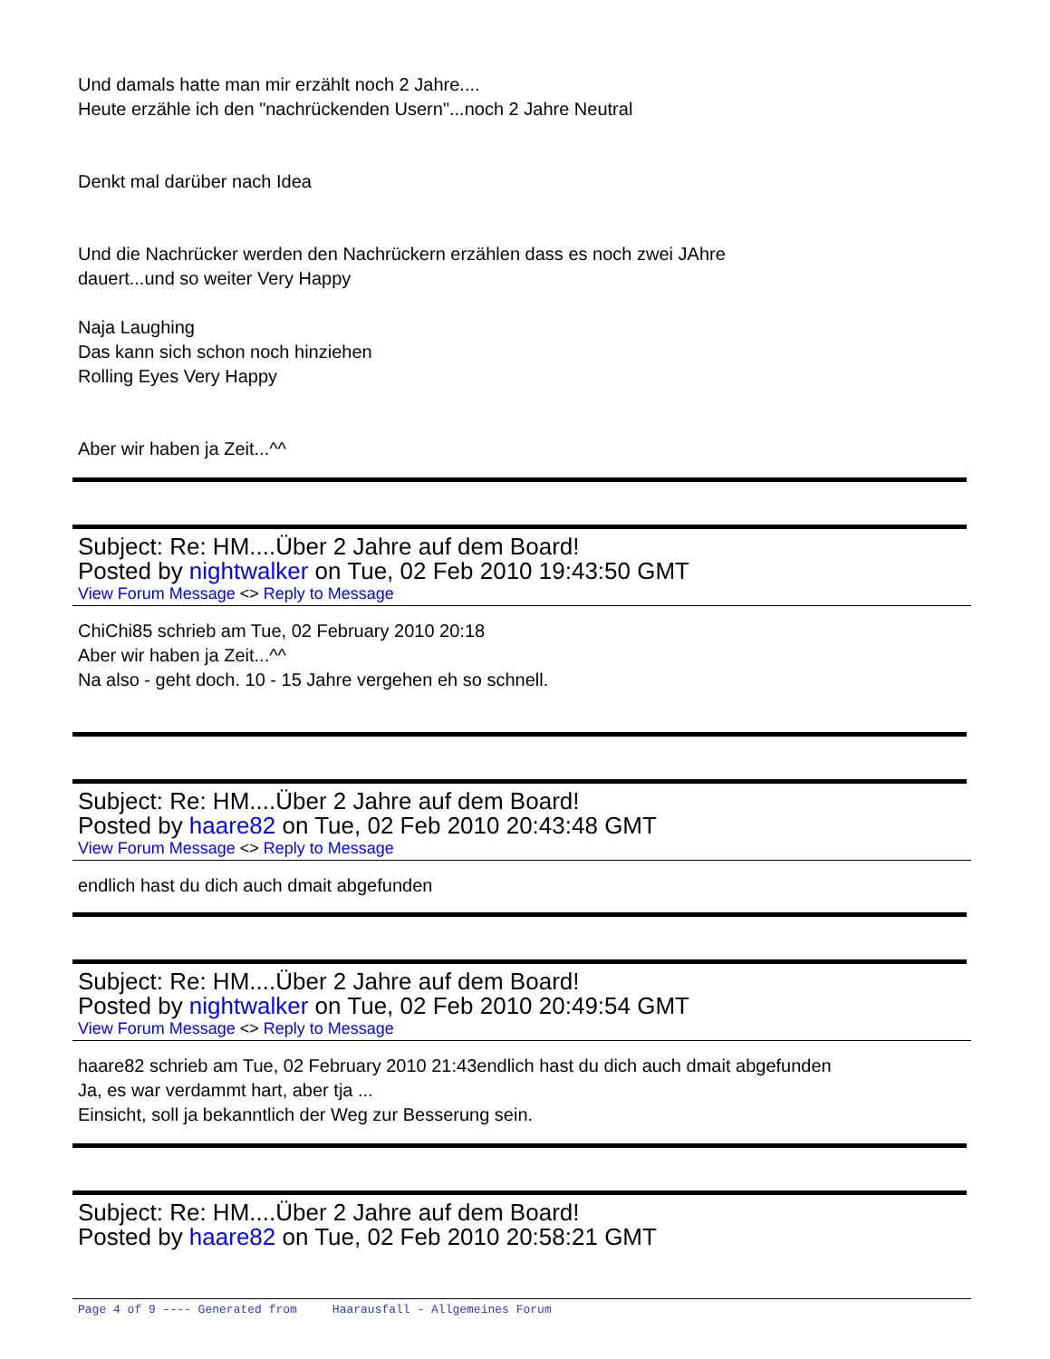Und damals hatte man mir erzählt noch 2 Jahre....
Heute erzähle ich den "nachrückenden Usern"...noch 2 Jahre Neutral
Denkt mal darüber nach Idea
Und die Nachrücker werden den Nachrückern erzählen dass es noch zwei JAhre
dauert...und so weiter Very Happy
Naja Laughing
Das kann sich schon noch hinziehen
Rolling Eyes Very Happy
Aber wir haben ja Zeit...^^
Subject: Re: HM....Über 2 Jahre auf dem Board!
Posted by nightwalker on Tue, 02 Feb 2010 19:43:50 GMT
View Forum Message <> Reply to Message
ChiChi85 schrieb am Tue, 02 February 2010 20:18
Aber wir haben ja Zeit...^^
Na also - geht doch. 10 - 15 Jahre vergehen eh so schnell.
Subject: Re: HM....Über 2 Jahre auf dem Board!
Posted by haare82 on Tue, 02 Feb 2010 20:43:48 GMT
View Forum Message <> Reply to Message
endlich hast du dich auch dmait abgefunden
Subject: Re: HM....Über 2 Jahre auf dem Board!
Posted by nightwalker on Tue, 02 Feb 2010 20:49:54 GMT
View Forum Message <> Reply to Message
haare82 schrieb am Tue, 02 February 2010 21:43endlich hast du dich auch dmait abgefunden
Ja, es war verdammt hart, aber tja ...
Einsicht, soll ja bekanntlich der Weg zur Besserung sein.
Subject: Re: HM....Über 2 Jahre auf dem Board!
Posted by haare82 on Tue, 02 Feb 2010 20:58:21 GMT
Page 4 of 9 ---- Generated from Haarausfall - Allgemeines Forum